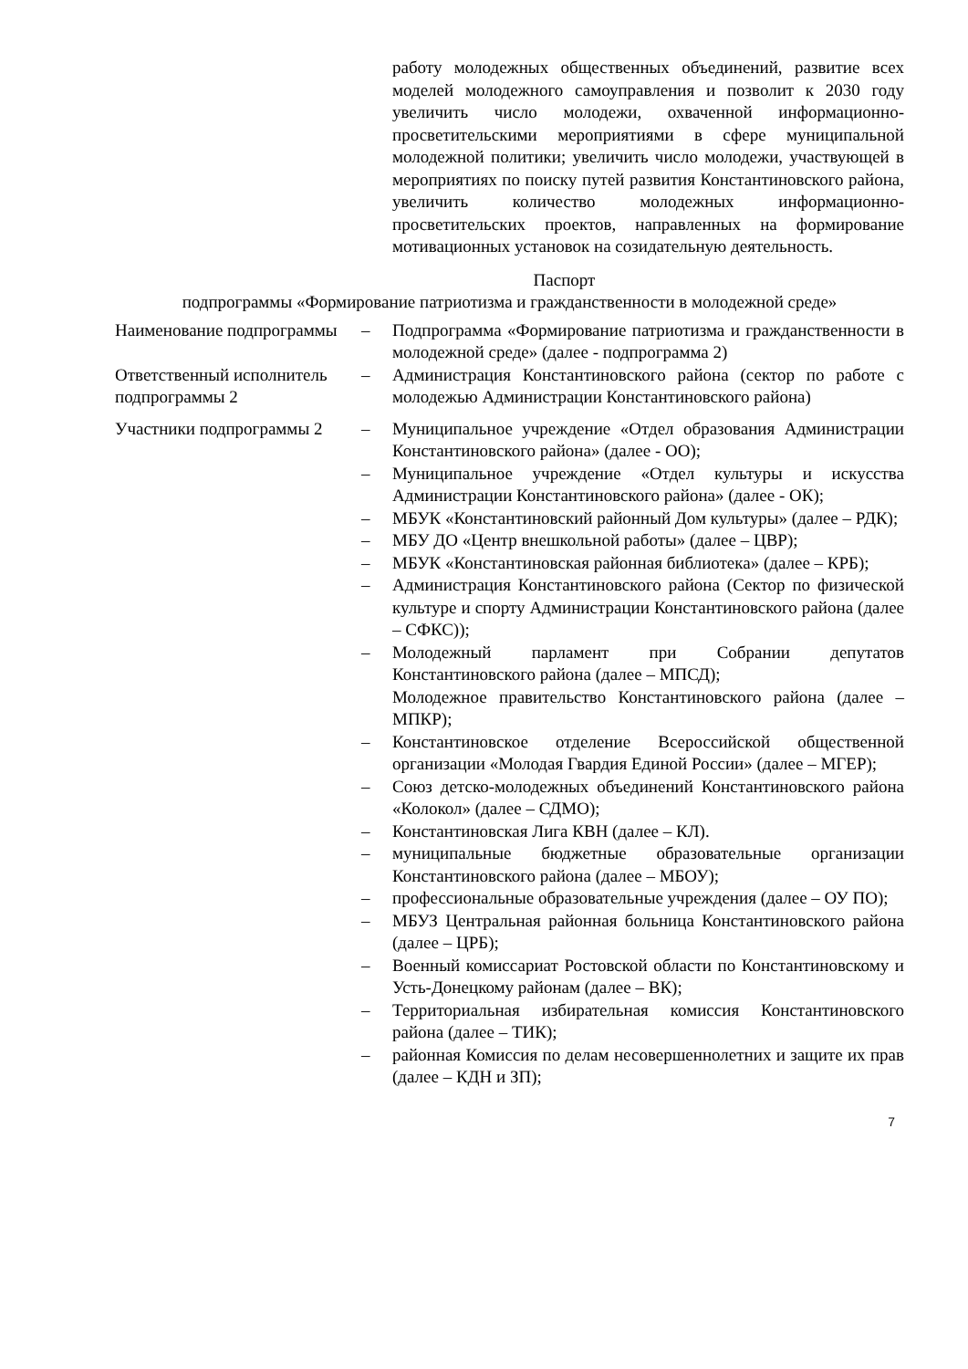работу молодежных общественных объединений, развитие всех моделей молодежного самоуправления и позволит к 2030 году увеличить число молодежи, охваченной информационно-просветительскими мероприятиями в сфере муниципальной молодежной политики; увеличить число молодежи, участвующей в мероприятиях по поиску путей развития Константиновского района, увеличить количество молодежных информационно-просветительских проектов, направленных на формирование мотивационных установок на созидательную деятельность.
Паспорт
подпрограммы «Формирование патриотизма и гражданственности в молодежной среде»
| Наименование подпрограммы | – | Подпрограмма «Формирование патриотизма и гражданственности в молодежной среде» (далее - подпрограмма 2) |
| Ответственный исполнитель подпрограммы 2 | – | Администрация Константиновского района (сектор по работе с молодежью Администрации Константиновского района) |
| Участники подпрограммы 2 | – | Муниципальное учреждение «Отдел образования Администрации Константиновского района» (далее - ОО); |
| | – | Муниципальное учреждение «Отдел культуры и искусства Администрации Константиновского района» (далее - ОК); |
| | – | МБУК «Константиновский районный Дом культуры» (далее – РДК); |
| | – | МБУ ДО «Центр внешкольной работы» (далее – ЦВР); |
| | – | МБУК «Константиновская районная библиотека» (далее – КРБ); |
| | – | Администрация Константиновского района (Сектор по физической культуре и спорту Администрации Константиновского района (далее – СФКС)); |
| | – | Молодежный парламент при Собрании депутатов Константиновского района (далее – МПСД); |
| | | Молодежное правительство Константиновского района (далее – МПКР); |
| | – | Константиновское отделение Всероссийской общественной организации «Молодая Гвардия Единой России» (далее – МГЕР); |
| | – | Союз детско-молодежных объединений Константиновского района «Колокол» (далее – СДМО); |
| | – | Константиновская Лига КВН (далее – КЛ). |
| | – | муниципальные бюджетные образовательные организации Константиновского района (далее – МБОУ); |
| | – | профессиональные образовательные учреждения (далее – ОУ ПО); |
| | – | МБУЗ Центральная районная больница Константиновского района (далее – ЦРБ); |
| | – | Военный комиссариат Ростовской области по Константиновскому и Усть-Донецкому районам (далее – ВК); |
| | – | Территориальная избирательная комиссия Константиновского района (далее – ТИК); |
| | – | районная Комиссия по делам несовершеннолетних и защите их прав (далее – КДН и ЗП); |
7